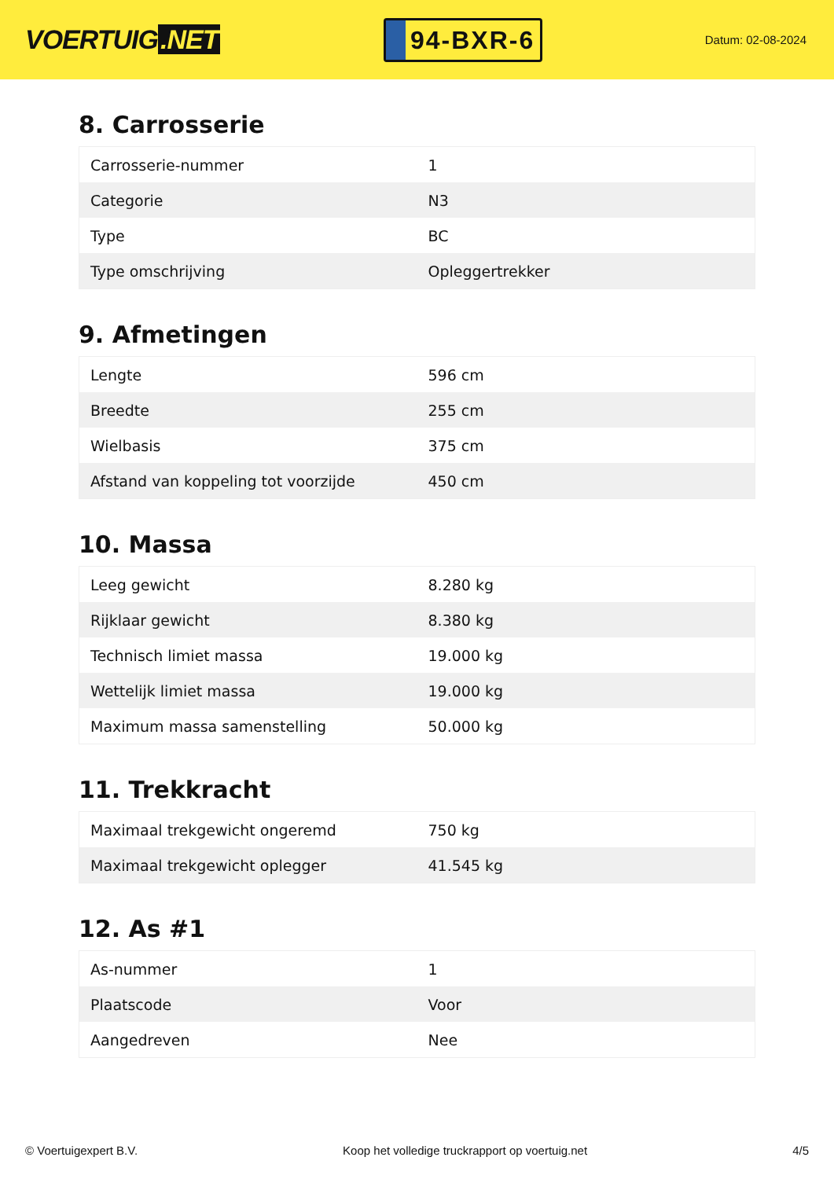VOERTUIG.NET
94-BXR-6
Datum: 02-08-2024
8. Carrosserie
| Carrosserie-nummer | 1 |
| Categorie | N3 |
| Type | BC |
| Type omschrijving | Opleggertrekker |
9. Afmetingen
| Lengte | 596 cm |
| Breedte | 255 cm |
| Wielbasis | 375 cm |
| Afstand van koppeling tot voorzijde | 450 cm |
10. Massa
| Leeg gewicht | 8.280 kg |
| Rijklaar gewicht | 8.380 kg |
| Technisch limiet massa | 19.000 kg |
| Wettelijk limiet massa | 19.000 kg |
| Maximum massa samenstelling | 50.000 kg |
11. Trekkracht
| Maximaal trekgewicht ongeremd | 750 kg |
| Maximaal trekgewicht oplegger | 41.545 kg |
12. As #1
| As-nummer | 1 |
| Plaatscode | Voor |
| Aangedreven | Nee |
© Voertuigexpert B.V. Koop het volledige truckrapport op voertuig.net 4/5